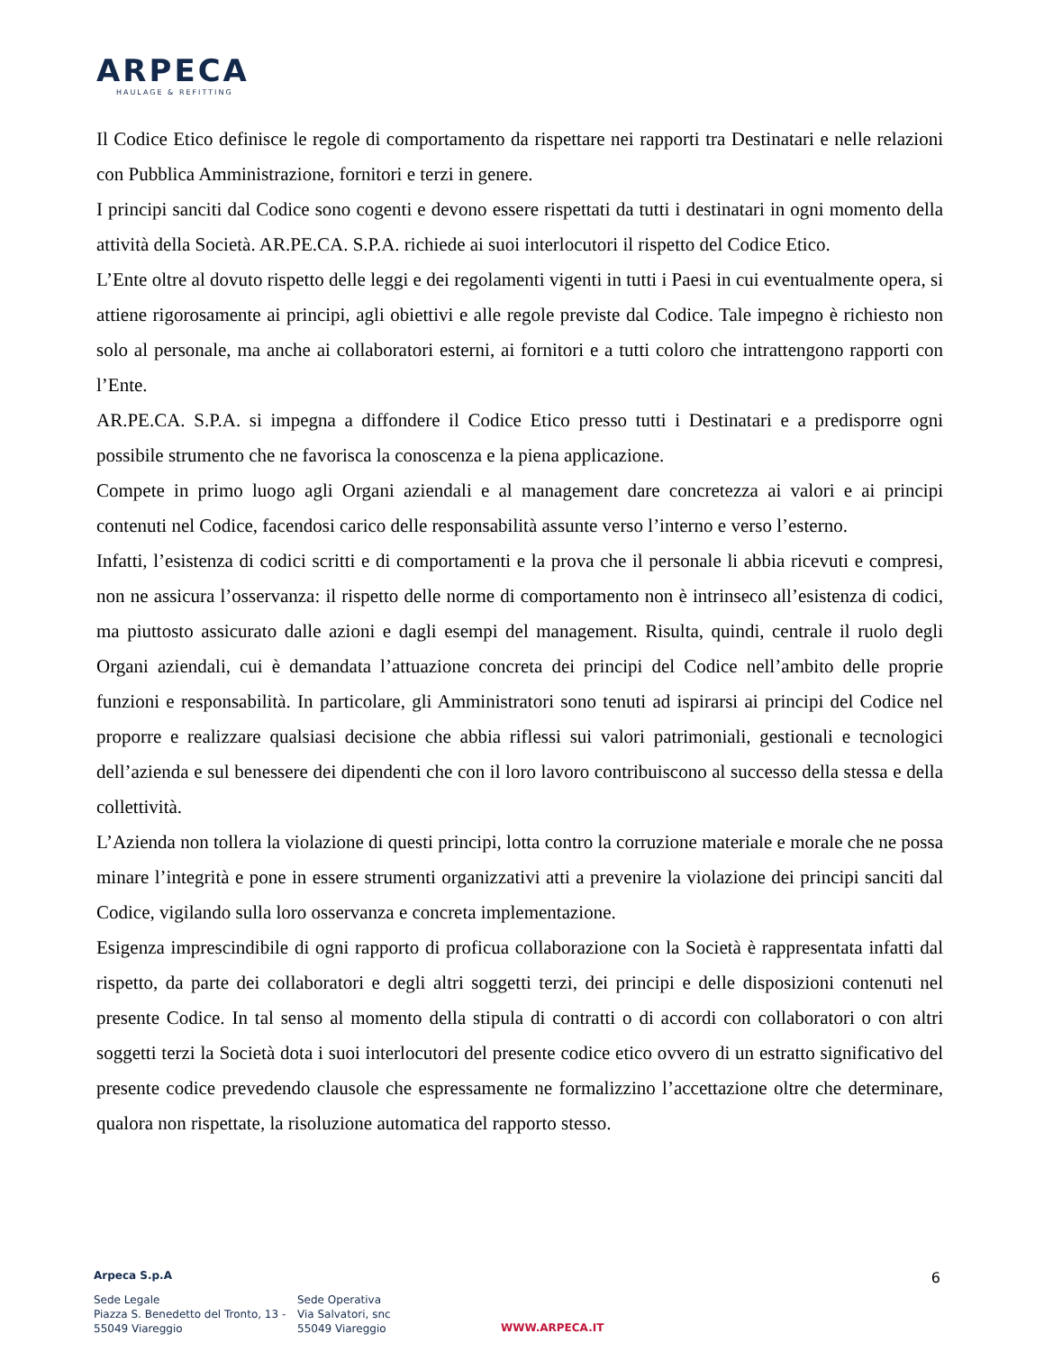ARPECA
HAULAGE & REFITTING
Il Codice Etico definisce le regole di comportamento da rispettare nei rapporti tra Destinatari e nelle relazioni con Pubblica Amministrazione, fornitori e terzi in genere.
I principi sanciti dal Codice sono cogenti e devono essere rispettati da tutti i destinatari in ogni momento della attività della Società. AR.PE.CA. S.P.A. richiede ai suoi interlocutori il rispetto del Codice Etico.
L’Ente oltre al dovuto rispetto delle leggi e dei regolamenti vigenti in tutti i Paesi in cui eventualmente opera, si attiene rigorosamente ai principi, agli obiettivi e alle regole previste dal Codice. Tale impegno è richiesto non solo al personale, ma anche ai collaboratori esterni, ai fornitori e a tutti coloro che intrattengono rapporti con l’Ente.
AR.PE.CA. S.P.A. si impegna a diffondere il Codice Etico presso tutti i Destinatari e a predisporre ogni possibile strumento che ne favorisca la conoscenza e la piena applicazione.
Compete in primo luogo agli Organi aziendali e al management dare concretezza ai valori e ai principi contenuti nel Codice, facendosi carico delle responsabilità assunte verso l’interno e verso l’esterno.
Infatti, l’esistenza di codici scritti e di comportamenti e la prova che il personale li abbia ricevuti e compresi, non ne assicura l’osservanza: il rispetto delle norme di comportamento non è intrinseco all’esistenza di codici, ma piuttosto assicurato dalle azioni e dagli esempi del management. Risulta, quindi, centrale il ruolo degli Organi aziendali, cui è demandata l’attuazione concreta dei principi del Codice nell’ambito delle proprie funzioni e responsabilità. In particolare, gli Amministratori sono tenuti ad ispirarsi ai principi del Codice nel proporre e realizzare qualsiasi decisione che abbia riflessi sui valori patrimoniali, gestionali e tecnologici dell’azienda e sul benessere dei dipendenti che con il loro lavoro contribuiscono al successo della stessa e della collettività.
L’Azienda non tollera la violazione di questi principi, lotta contro la corruzione materiale e morale che ne possa minare l’integrità e pone in essere strumenti organizzativi atti a prevenire la violazione dei principi sanciti dal Codice, vigilando sulla loro osservanza e concreta implementazione.
Esigenza imprescindibile di ogni rapporto di proficua collaborazione con la Società è rappresentata infatti dal rispetto, da parte dei collaboratori e degli altri soggetti terzi, dei principi e delle disposizioni contenuti nel presente Codice. In tal senso al momento della stipula di contratti o di accordi con collaboratori o con altri soggetti terzi la Società dota i suoi interlocutori del presente codice etico ovvero di un estratto significativo del presente codice prevedendo clausole che espressamente ne formalizzino l’accettazione oltre che determinare, qualora non rispettate, la risoluzione automatica del rapporto stesso.
6
Arpeca S.p.A
Sede Legale
Piazza S. Benedetto del Tronto, 13 -
55049 Viareggio
Sede Operativa
Via Salvatori, snc
55049 Viareggio
WWW.ARPECA.IT